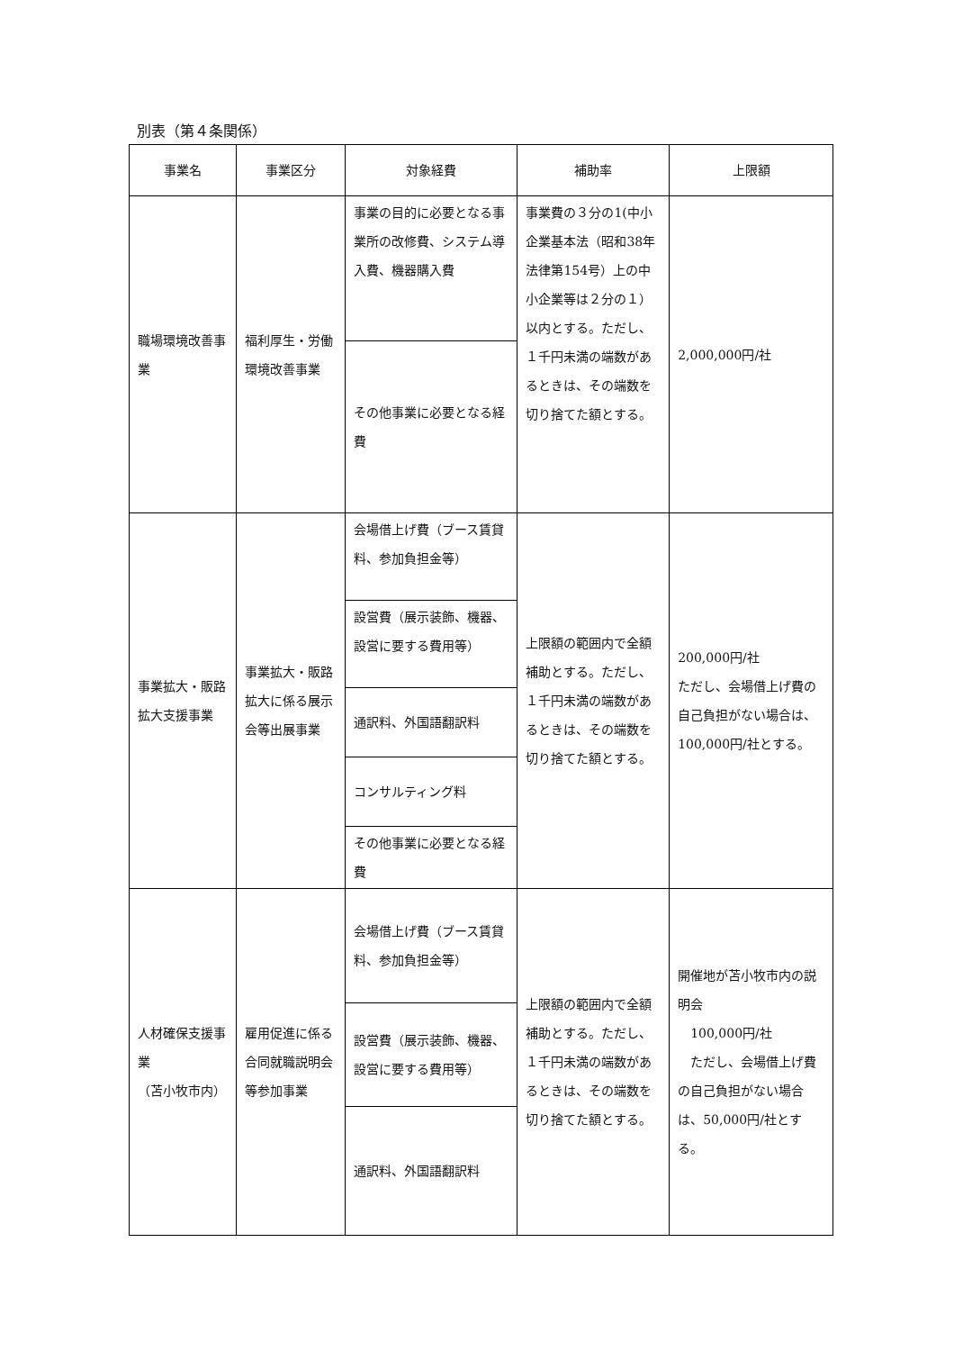別表（第４条関係）
| 事業名 | 事業区分 | 対象経費 | 補助率 | 上限額 |
| --- | --- | --- | --- | --- |
| 職場環境改善事業 | 福利厚生・労働環境改善事業 | 事業の目的に必要となる事業所の改修費、システム導入費、機器購入費 | 事業費の３分の1(中小企業基本法（昭和38年法律第154号）上の中小企業等は２分の１）以内とする。ただし、１千円未満の端数があるときは、その端数を切り捨てた額とする。 | 2,000,000円/社 |
| | | その他事業に必要となる経費 | | |
| 事業拡大・販路拡大支援事業 | 事業拡大・販路拡大に係る展示会等出展事業 | 会場借上げ費（ブース賃貸料、参加負担金等） | 上限額の範囲内で全額補助とする。ただし、１千円未満の端数があるときは、その端数を切り捨てた額とする。 | 200,000円/社 ただし、会場借上げ費の自己負担がない場合は、100,000円/社とする。 |
| | | 設営費（展示装飾、機器、設営に要する費用等） | | |
| | | 通訳料、外国語翻訳料 | | |
| | | コンサルティング料 | | |
| | | その他事業に必要となる経費 | | |
| 人材確保支援事業 （苫小牧市内） | 雇用促進に係る合同就職説明会等参加事業 | 会場借上げ費（ブース賃貸料、参加負担金等） | 上限額の範囲内で全額補助とする。ただし、１千円未満の端数があるときは、その端数を切り捨てた額とする。 | 開催地が苫小牧市内の説明会 100,000円/社 ただし、会場借上げ費の自己負担がない場合は、50,000円/社とする。 |
| | | 設営費（展示装飾、機器、設営に要する費用等） | | |
| | | 通訳料、外国語翻訳料 | | |